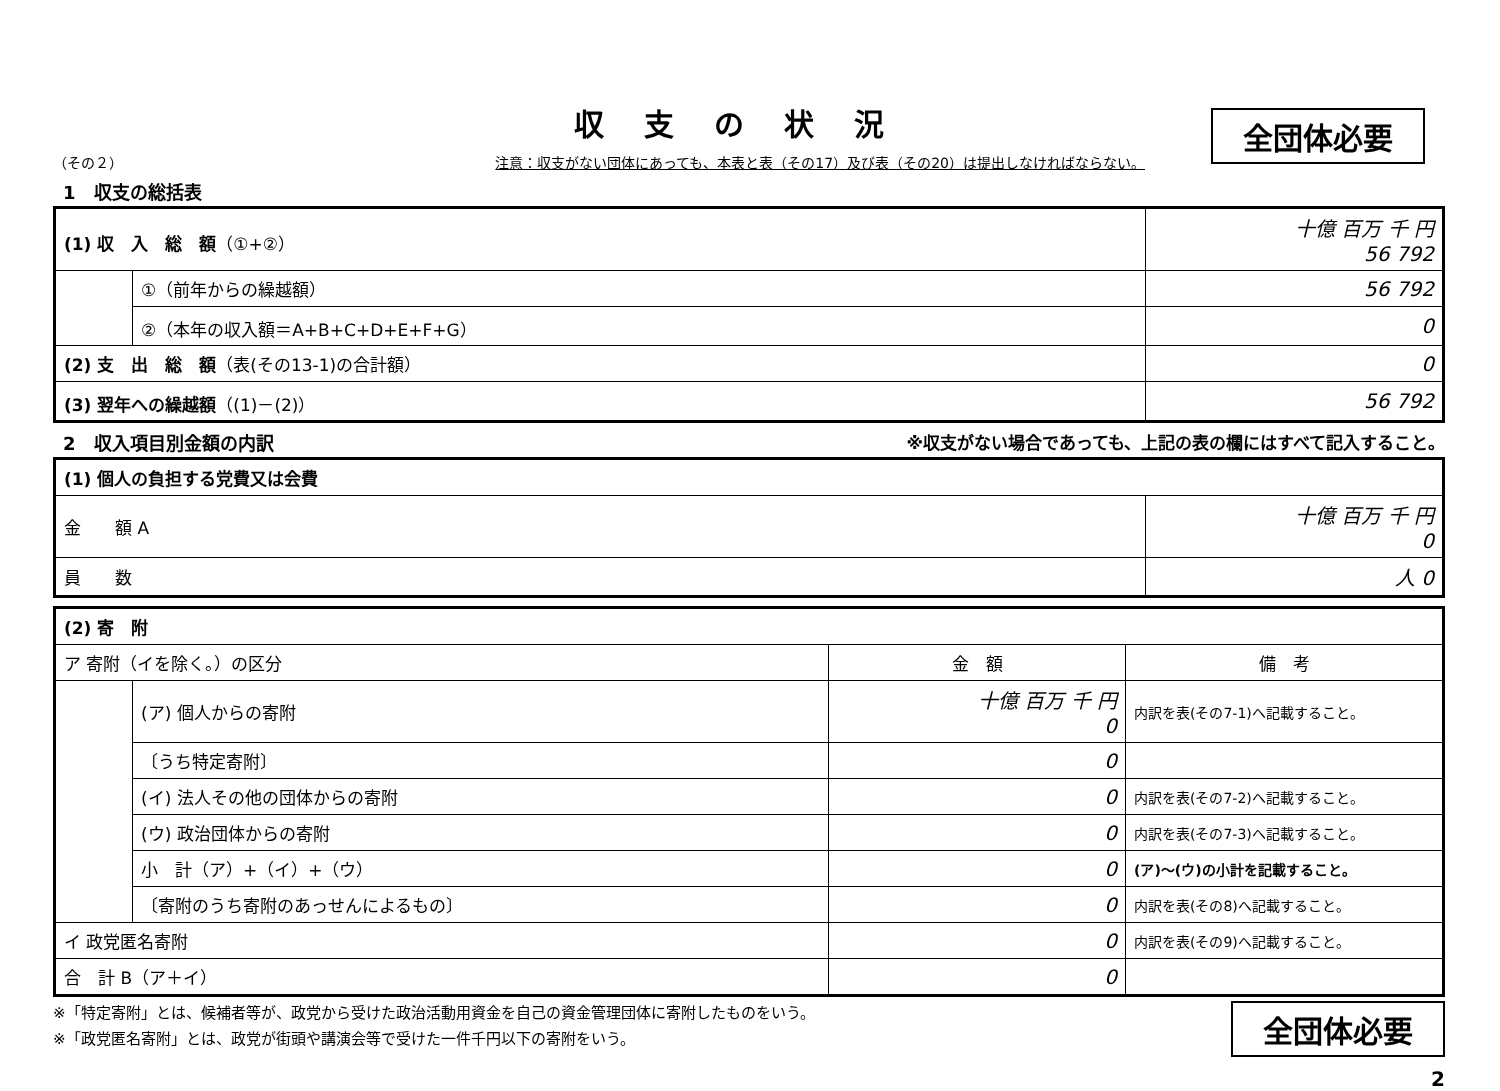収支の状況
全団体必要
（その２） 注意：収支がない団体にあっても、本表と表（その17）及び表（その20）は提出しなければならない。
1　収支の総括表
| (1) 収 入 総 額 （①+②） | | 十億 百万 千 円 56 792 |
| | ①（前年からの繰越額） | 56 792 |
| | ②（本年の収入額＝A+B+C+D+E+F+G） | 0 |
| (2) 支 出 総 額 （表(その13-1)の合計額） | | 0 |
| (3) 翌年への繰越額 （(1)－(2)） | | 56 792 |
2　収入項目別金額の内訳 ※収支がない場合であっても、上記の表の欄にはすべて記入すること。
| (1) 個人の負担する党費又は会費 | |
| 金 額 A | 十億 百万 千 円 0 |
| 員 数 | 人 0 |
| (2) 寄 附 | | | |
| ア 寄附（イを除く。）の区分 | | 金 額 | 備 考 |
| | (ア) 個人からの寄附 | 十億 百万 千 円 0 | 内訳を表(その7-1)へ記載すること。 |
| | 〔うち特定寄附〕 | 0 | |
| | (イ) 法人その他の団体からの寄附 | 0 | 内訳を表(その7-2)へ記載すること。 |
| | (ウ) 政治団体からの寄附 | 0 | 内訳を表(その7-3)へ記載すること。 |
| | 小 計（ア）+（イ）+（ウ） | 0 | (ア)～(ウ)の小計を記載すること。 |
| | 〔寄附のうち寄附のあっせんによるもの〕 | 0 | 内訳を表(その8)へ記載すること。 |
| イ 政党匿名寄附 | | 0 | 内訳を表(その9)へ記載すること。 |
| 合 計 B（ア＋イ） | | 0 | |
※「特定寄附」とは、候補者等が、政党から受けた政治活動用資金を自己の資金管理団体に寄附したものをいう。
※「政党匿名寄附」とは、政党が街頭や講演会等で受けた一件千円以下の寄附をいう。
全団体必要
2